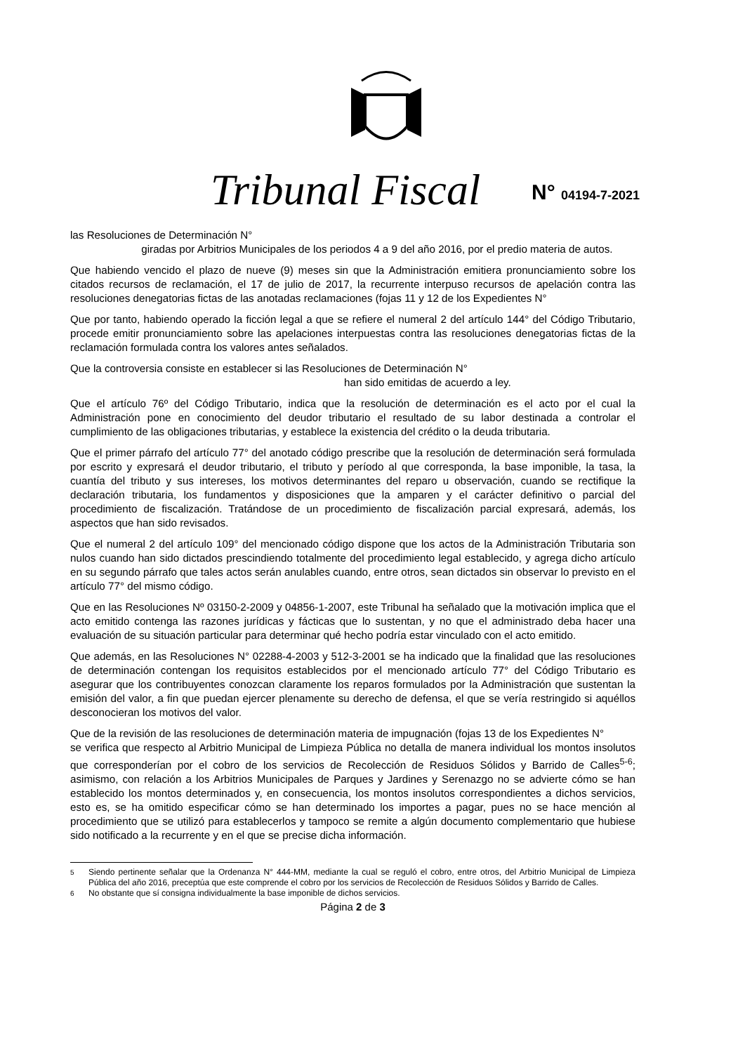Tribunal Fiscal N° 04194-7-2021
las Resoluciones de Determinación N°
giradas por Arbitrios Municipales de los periodos 4 a 9 del año 2016, por el predio materia de autos.
Que habiendo vencido el plazo de nueve (9) meses sin que la Administración emitiera pronunciamiento sobre los citados recursos de reclamación, el 17 de julio de 2017, la recurrente interpuso recursos de apelación contra las resoluciones denegatorias fictas de las anotadas reclamaciones (fojas 11 y 12 de los Expedientes N°
Que por tanto, habiendo operado la ficción legal a que se refiere el numeral 2 del artículo 144° del Código Tributario, procede emitir pronunciamiento sobre las apelaciones interpuestas contra las resoluciones denegatorias fictas de la reclamación formulada contra los valores antes señalados.
Que la controversia consiste en establecer si las Resoluciones de Determinación N°
han sido emitidas de acuerdo a ley.
Que el artículo 76º del Código Tributario, indica que la resolución de determinación es el acto por el cual la Administración pone en conocimiento del deudor tributario el resultado de su labor destinada a controlar el cumplimiento de las obligaciones tributarias, y establece la existencia del crédito o la deuda tributaria.
Que el primer párrafo del artículo 77° del anotado código prescribe que la resolución de determinación será formulada por escrito y expresará el deudor tributario, el tributo y período al que corresponda, la base imponible, la tasa, la cuantía del tributo y sus intereses, los motivos determinantes del reparo u observación, cuando se rectifique la declaración tributaria, los fundamentos y disposiciones que la amparen y el carácter definitivo o parcial del procedimiento de fiscalización. Tratándose de un procedimiento de fiscalización parcial expresará, además, los aspectos que han sido revisados.
Que el numeral 2 del artículo 109° del mencionado código dispone que los actos de la Administración Tributaria son nulos cuando han sido dictados prescindiendo totalmente del procedimiento legal establecido, y agrega dicho artículo en su segundo párrafo que tales actos serán anulables cuando, entre otros, sean dictados sin observar lo previsto en el artículo 77° del mismo código.
Que en las Resoluciones Nº 03150-2-2009 y 04856-1-2007, este Tribunal ha señalado que la motivación implica que el acto emitido contenga las razones jurídicas y fácticas que lo sustentan, y no que el administrado deba hacer una evaluación de su situación particular para determinar qué hecho podría estar vinculado con el acto emitido.
Que además, en las Resoluciones N° 02288-4-2003 y 512-3-2001 se ha indicado que la finalidad que las resoluciones de determinación contengan los requisitos establecidos por el mencionado artículo 77° del Código Tributario es asegurar que los contribuyentes conozcan claramente los reparos formulados por la Administración que sustentan la emisión del valor, a fin que puedan ejercer plenamente su derecho de defensa, el que se vería restringido si aquéllos desconocieran los motivos del valor.
Que de la revisión de las resoluciones de determinación materia de impugnación (fojas 13 de los Expedientes N° se verifica que respecto al Arbitrio Municipal de Limpieza Pública no detalla de manera individual los montos insolutos que corresponderían por el cobro de los servicios de Recolección de Residuos Sólidos y Barrido de Calles<sup>5-6</sup>; asimismo, con relación a los Arbitrios Municipales de Parques y Jardines y Serenazgo no se advierte cómo se han establecido los montos determinados y, en consecuencia, los montos insolutos correspondientes a dichos servicios, esto es, se ha omitido especificar cómo se han determinado los importes a pagar, pues no se hace mención al procedimiento que se utilizó para establecerlos y tampoco se remite a algún documento complementario que hubiese sido notificado a la recurrente y en el que se precise dicha información.
<sup>5</sup> Siendo pertinente señalar que la Ordenanza N° 444-MM, mediante la cual se reguló el cobro, entre otros, del Arbitrio Municipal de Limpieza Pública del año 2016, preceptúa que este comprende el cobro por los servicios de Recolección de Residuos Sólidos y Barrido de Calles.
<sup>6</sup> No obstante que sí consigna individualmente la base imponible de dichos servicios.
Página 2 de 3